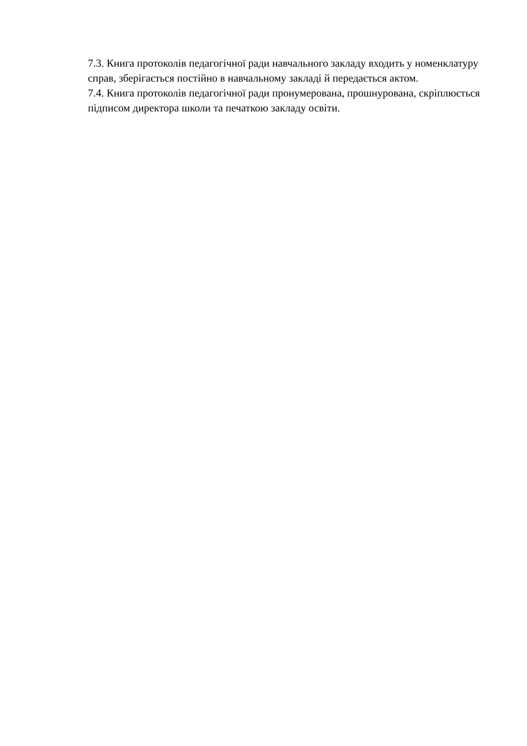7.3. Книга протоколів педагогічної ради навчального закладу входить у номенклатуру справ, зберігається постійно в навчальному закладі й передається актом.
7.4. Книга протоколів педагогічної ради пронумерована, прошнурована, скріплюється підписом директора школи та печаткою закладу освіти.